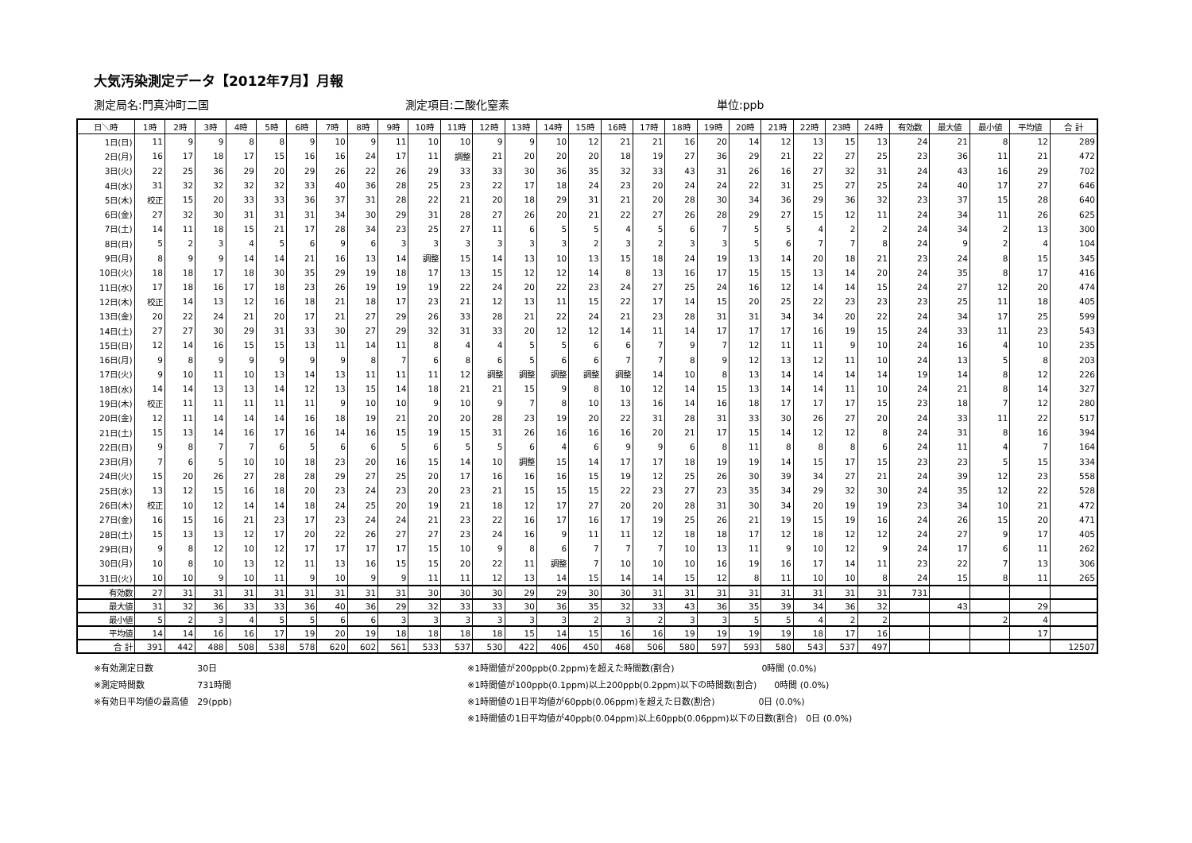大気汚染測定データ【2012年7月】月報
測定局名:門真沖町二国 測定項目:二酸化窒素 単位:ppb
| 日＼時 | 1時 | 2時 | 3時 | 4時 | 5時 | 6時 | 7時 | 8時 | 9時 | 10時 | 11時 | 12時 | 13時 | 14時 | 15時 | 16時 | 17時 | 18時 | 19時 | 20時 | 21時 | 22時 | 23時 | 24時 | 有効数 | 最大値 | 最小値 | 平均値 | 合 計 |
| --- | --- | --- | --- | --- | --- | --- | --- | --- | --- | --- | --- | --- | --- | --- | --- | --- | --- | --- | --- | --- | --- | --- | --- | --- | --- | --- | --- | --- | --- |
| 1日(日) | 11 | 9 | 9 | 8 | 8 | 9 | 10 | 9 | 11 | 10 | 10 | 9 | 9 | 10 | 12 | 21 | 21 | 16 | 20 | 14 | 12 | 13 | 15 | 13 | 24 | 21 | 8 | 12 | 289 |
| 2日(月) | 16 | 17 | 18 | 17 | 15 | 16 | 16 | 24 | 17 | 11 | 調整 | 21 | 20 | 20 | 20 | 18 | 19 | 27 | 36 | 29 | 21 | 22 | 27 | 25 | 23 | 36 | 11 | 21 | 472 |
| 3日(火) | 22 | 25 | 36 | 29 | 20 | 29 | 26 | 22 | 26 | 29 | 33 | 33 | 30 | 36 | 35 | 32 | 33 | 43 | 31 | 26 | 16 | 27 | 32 | 31 | 24 | 43 | 16 | 29 | 702 |
| 4日(水) | 31 | 32 | 32 | 32 | 32 | 33 | 40 | 36 | 28 | 25 | 23 | 22 | 17 | 18 | 24 | 23 | 20 | 24 | 24 | 22 | 31 | 25 | 27 | 25 | 24 | 40 | 17 | 27 | 646 |
| 5日(木) | 校正 | 15 | 20 | 33 | 33 | 36 | 37 | 31 | 28 | 22 | 21 | 20 | 18 | 29 | 31 | 21 | 20 | 28 | 30 | 34 | 36 | 29 | 36 | 32 | 23 | 37 | 15 | 28 | 640 |
| 6日(金) | 27 | 32 | 30 | 31 | 31 | 31 | 34 | 30 | 29 | 31 | 28 | 27 | 26 | 20 | 21 | 22 | 27 | 26 | 28 | 29 | 27 | 15 | 12 | 11 | 24 | 34 | 11 | 26 | 625 |
| 7日(土) | 14 | 11 | 18 | 15 | 21 | 17 | 28 | 34 | 23 | 25 | 27 | 11 | 6 | 5 | 5 | 4 | 5 | 6 | 7 | 5 | 5 | 4 | 2 | 2 | 24 | 34 | 2 | 13 | 300 |
| 8日(日) | 5 | 2 | 3 | 4 | 5 | 6 | 9 | 6 | 3 | 3 | 3 | 3 | 3 | 3 | 2 | 3 | 2 | 3 | 3 | 5 | 6 | 7 | 7 | 8 | 24 | 9 | 2 | 4 | 104 |
| 9日(月) | 8 | 9 | 9 | 14 | 14 | 21 | 16 | 13 | 14 | 調整 | 15 | 14 | 13 | 10 | 13 | 15 | 18 | 24 | 19 | 13 | 14 | 20 | 18 | 21 | 23 | 24 | 8 | 15 | 345 |
| 10日(火) | 18 | 18 | 17 | 18 | 30 | 35 | 29 | 19 | 18 | 17 | 13 | 15 | 12 | 12 | 14 | 8 | 13 | 16 | 17 | 15 | 15 | 13 | 14 | 20 | 24 | 35 | 8 | 17 | 416 |
| 11日(水) | 17 | 18 | 16 | 17 | 18 | 23 | 26 | 19 | 19 | 19 | 22 | 24 | 20 | 22 | 23 | 24 | 27 | 25 | 24 | 16 | 12 | 14 | 14 | 15 | 24 | 27 | 12 | 20 | 474 |
| 12日(木) | 校正 | 14 | 13 | 12 | 16 | 18 | 21 | 18 | 17 | 23 | 21 | 12 | 13 | 11 | 15 | 22 | 17 | 14 | 15 | 20 | 25 | 22 | 23 | 23 | 23 | 25 | 11 | 18 | 405 |
| 13日(金) | 20 | 22 | 24 | 21 | 20 | 17 | 21 | 27 | 29 | 26 | 33 | 28 | 21 | 22 | 24 | 21 | 23 | 28 | 31 | 31 | 34 | 34 | 20 | 22 | 24 | 34 | 17 | 25 | 599 |
| 14日(土) | 27 | 27 | 30 | 29 | 31 | 33 | 30 | 27 | 29 | 32 | 31 | 33 | 20 | 12 | 12 | 14 | 11 | 14 | 17 | 17 | 17 | 16 | 19 | 15 | 24 | 33 | 11 | 23 | 543 |
| 15日(日) | 12 | 14 | 16 | 15 | 15 | 13 | 11 | 14 | 11 | 8 | 4 | 4 | 5 | 5 | 6 | 6 | 7 | 9 | 7 | 12 | 11 | 11 | 9 | 10 | 24 | 16 | 4 | 10 | 235 |
| 16日(月) | 9 | 8 | 9 | 9 | 9 | 9 | 9 | 8 | 7 | 6 | 8 | 6 | 5 | 6 | 6 | 7 | 7 | 8 | 9 | 12 | 13 | 12 | 11 | 10 | 24 | 13 | 5 | 8 | 203 |
| 17日(火) | 9 | 10 | 11 | 10 | 13 | 14 | 13 | 11 | 11 | 11 | 12 | 調整 | 調整 | 調整 | 調整 | 調整 | 14 | 10 | 8 | 13 | 14 | 14 | 14 | 14 | 19 | 14 | 8 | 12 | 226 |
| 18日(水) | 14 | 14 | 13 | 13 | 14 | 12 | 13 | 15 | 14 | 18 | 21 | 21 | 15 | 9 | 8 | 10 | 12 | 14 | 15 | 13 | 14 | 14 | 11 | 10 | 24 | 21 | 8 | 14 | 327 |
| 19日(木) | 校正 | 11 | 11 | 11 | 11 | 11 | 9 | 10 | 10 | 9 | 10 | 9 | 7 | 8 | 10 | 13 | 16 | 14 | 16 | 18 | 17 | 17 | 17 | 15 | 23 | 18 | 7 | 12 | 280 |
| 20日(金) | 12 | 11 | 14 | 14 | 14 | 16 | 18 | 19 | 21 | 20 | 20 | 28 | 23 | 19 | 20 | 22 | 31 | 28 | 31 | 33 | 30 | 26 | 27 | 20 | 24 | 33 | 11 | 22 | 517 |
| 21日(土) | 15 | 13 | 14 | 16 | 17 | 16 | 14 | 16 | 15 | 19 | 15 | 31 | 26 | 16 | 16 | 16 | 20 | 21 | 17 | 15 | 14 | 12 | 12 | 8 | 24 | 31 | 8 | 16 | 394 |
| 22日(日) | 9 | 8 | 7 | 7 | 6 | 5 | 6 | 6 | 5 | 6 | 5 | 5 | 6 | 4 | 6 | 9 | 9 | 6 | 8 | 11 | 8 | 8 | 8 | 6 | 24 | 11 | 4 | 7 | 164 |
| 23日(月) | 7 | 6 | 5 | 10 | 10 | 18 | 23 | 20 | 16 | 15 | 14 | 10 | 調整 | 15 | 14 | 17 | 17 | 18 | 19 | 19 | 14 | 15 | 17 | 15 | 23 | 23 | 5 | 15 | 334 |
| 24日(火) | 15 | 20 | 26 | 27 | 28 | 28 | 29 | 27 | 25 | 20 | 17 | 16 | 16 | 16 | 15 | 19 | 12 | 25 | 26 | 30 | 39 | 34 | 27 | 21 | 24 | 39 | 12 | 23 | 558 |
| 25日(水) | 13 | 12 | 15 | 16 | 18 | 20 | 23 | 24 | 23 | 20 | 23 | 21 | 15 | 15 | 15 | 22 | 23 | 27 | 23 | 35 | 34 | 29 | 32 | 30 | 24 | 35 | 12 | 22 | 528 |
| 26日(木) | 校正 | 10 | 12 | 14 | 14 | 18 | 24 | 25 | 20 | 19 | 21 | 18 | 12 | 17 | 27 | 20 | 20 | 28 | 31 | 30 | 34 | 20 | 19 | 19 | 23 | 34 | 10 | 21 | 472 |
| 27日(金) | 16 | 15 | 16 | 21 | 23 | 17 | 23 | 24 | 24 | 21 | 23 | 22 | 16 | 17 | 16 | 17 | 19 | 25 | 26 | 21 | 19 | 15 | 19 | 16 | 24 | 26 | 15 | 20 | 471 |
| 28日(土) | 15 | 13 | 13 | 12 | 17 | 20 | 22 | 26 | 27 | 27 | 23 | 24 | 16 | 9 | 11 | 11 | 12 | 18 | 18 | 17 | 12 | 18 | 12 | 12 | 24 | 27 | 9 | 17 | 405 |
| 29日(日) | 9 | 8 | 12 | 10 | 12 | 17 | 17 | 17 | 17 | 15 | 10 | 9 | 8 | 6 | 7 | 7 | 7 | 10 | 13 | 11 | 9 | 10 | 12 | 9 | 24 | 17 | 6 | 11 | 262 |
| 30日(月) | 10 | 8 | 10 | 13 | 12 | 11 | 13 | 16 | 15 | 15 | 20 | 22 | 11 | 調整 | 7 | 10 | 10 | 10 | 16 | 19 | 16 | 17 | 14 | 11 | 23 | 22 | 7 | 13 | 306 |
| 31日(火) | 10 | 10 | 9 | 10 | 11 | 9 | 10 | 9 | 9 | 11 | 11 | 12 | 13 | 14 | 15 | 14 | 14 | 15 | 12 | 8 | 11 | 10 | 10 | 8 | 24 | 15 | 8 | 11 | 265 |
| 有効数 | 27 | 31 | 31 | 31 | 31 | 31 | 31 | 31 | 31 | 30 | 30 | 30 | 29 | 29 | 30 | 30 | 31 | 31 | 31 | 31 | 31 | 31 | 31 | 31 | 731 | | | | |
| 最大値 | 31 | 32 | 36 | 33 | 33 | 36 | 40 | 36 | 29 | 32 | 33 | 33 | 30 | 36 | 35 | 32 | 33 | 43 | 36 | 35 | 39 | 34 | 36 | 32 | | 43 | | 29 | |
| 最小値 | 5 | 2 | 3 | 4 | 5 | 5 | 6 | 6 | 3 | 3 | 3 | 3 | 3 | 3 | 2 | 3 | 2 | 3 | 3 | 5 | 5 | 4 | 2 | 2 | | | 2 | 4 | |
| 平均値 | 14 | 14 | 16 | 16 | 17 | 19 | 20 | 19 | 18 | 18 | 18 | 18 | 15 | 14 | 15 | 16 | 16 | 19 | 19 | 19 | 19 | 18 | 17 | 16 | | | | 17 | |
| 合 計 | 391 | 442 | 488 | 508 | 538 | 578 | 620 | 602 | 561 | 533 | 537 | 530 | 422 | 406 | 450 | 468 | 506 | 580 | 597 | 593 | 580 | 543 | 537 | 497 | | | | | 12507 |
※有効測定日数　　　　　30日
※測定時間数　　　　　　731時間
※有効日平均値の最高値　29(ppb)
※1時間値が200ppb(0.2ppm)を超えた時間数(割合)　　　　　　　　　　0時間 (0.0%)
※1時間値が100ppb(0.1ppm)以上200ppb(0.2ppm)以下の時間数(割合)　　0時間 (0.0%)
※1時間値の1日平均値が60ppb(0.06ppm)を超えた日数(割合)　　　　　0日 (0.0%)
※1時間値の1日平均値が40ppb(0.04ppm)以上60ppb(0.06ppm)以下の日数(割合)　0日 (0.0%)